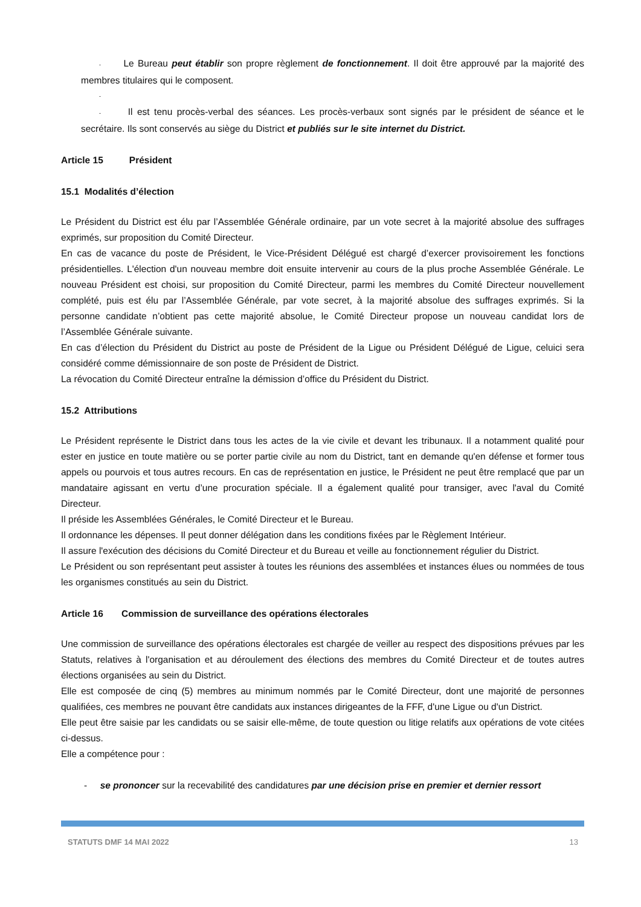- Le Bureau peut établir son propre règlement de fonctionnement. Il doit être approuvé par la majorité des membres titulaires qui le composent.
-
- Il est tenu procès-verbal des séances. Les procès-verbaux sont signés par le président de séance et le secrétaire. Ils sont conservés au siège du District et publiés sur le site internet du District.
Article 15 Président
15.1 Modalités d’élection
Le Président du District est élu par l’Assemblée Générale ordinaire, par un vote secret à la majorité absolue des suffrages exprimés, sur proposition du Comité Directeur.
En cas de vacance du poste de Président, le Vice-Président Délégué est chargé d’exercer provisoirement les fonctions présidentielles. L'élection d'un nouveau membre doit ensuite intervenir au cours de la plus proche Assemblée Générale. Le nouveau Président est choisi, sur proposition du Comité Directeur, parmi les membres du Comité Directeur nouvellement complété, puis est élu par l’Assemblée Générale, par vote secret, à la majorité absolue des suffrages exprimés. Si la personne candidate n’obtient pas cette majorité absolue, le Comité Directeur propose un nouveau candidat lors de l’Assemblée Générale suivante.
En cas d’élection du Président du District au poste de Président de la Ligue ou Président Délégué de Ligue, celuici sera considéré comme démissionnaire de son poste de Président de District.
La révocation du Comité Directeur entraîne la démission d’office du Président du District.
15.2 Attributions
Le Président représente le District dans tous les actes de la vie civile et devant les tribunaux. Il a notamment qualité pour ester en justice en toute matière ou se porter partie civile au nom du District, tant en demande qu'en défense et former tous appels ou pourvois et tous autres recours. En cas de représentation en justice, le Président ne peut être remplacé que par un mandataire agissant en vertu d’une procuration spéciale. Il a également qualité pour transiger, avec l'aval du Comité Directeur.
Il préside les Assemblées Générales, le Comité Directeur et le Bureau.
Il ordonnance les dépenses. Il peut donner délégation dans les conditions fixées par le Règlement Intérieur.
Il assure l'exécution des décisions du Comité Directeur et du Bureau et veille au fonctionnement régulier du District.
Le Président ou son représentant peut assister à toutes les réunions des assemblées et instances élues ou nommées de tous les organismes constitués au sein du District.
Article 16 Commission de surveillance des opérations électorales
Une commission de surveillance des opérations électorales est chargée de veiller au respect des dispositions prévues par les Statuts, relatives à l'organisation et au déroulement des élections des membres du Comité Directeur et de toutes autres élections organisées au sein du District.
Elle est composée de cinq (5) membres au minimum nommés par le Comité Directeur, dont une majorité de personnes qualifiées, ces membres ne pouvant être candidats aux instances dirigeantes de la FFF, d'une Ligue ou d'un District.
Elle peut être saisie par les candidats ou se saisir elle-même, de toute question ou litige relatifs aux opérations de vote citées ci-dessus.
Elle a compétence pour :
- se prononcer sur la recevabilité des candidatures par une décision prise en premier et dernier ressort
STATUTS DMF 14 MAI 2022 13